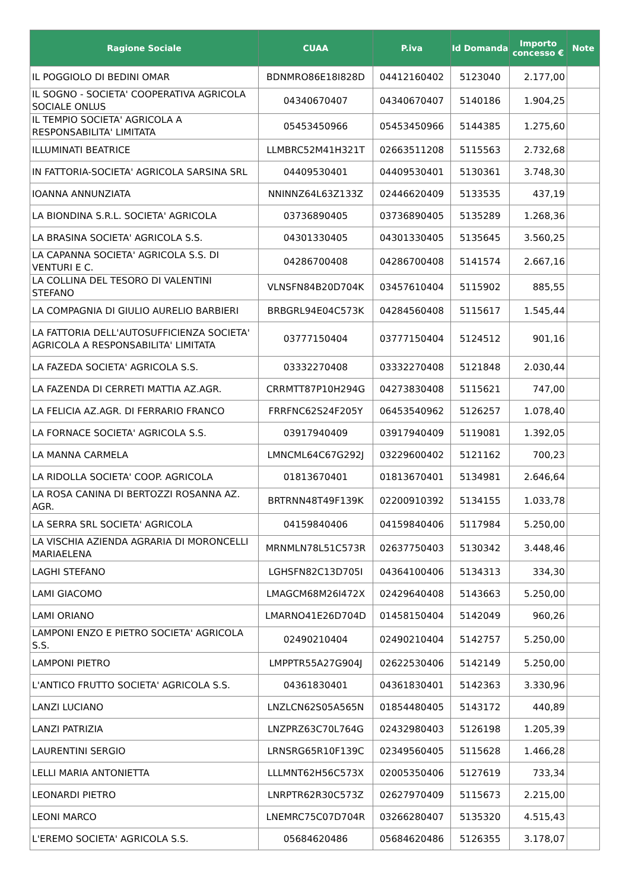| Ragione Sociale | CUAA | P.iva | Id Domanda | Importo concesso € | Note |
| --- | --- | --- | --- | --- | --- |
| IL POGGIOLO DI BEDINI OMAR | BDNMRO86E18I828D | 04412160402 | 5123040 | 2.177,00 | |
| IL SOGNO - SOCIETA' COOPERATIVA AGRICOLA SOCIALE ONLUS | 04340670407 | 04340670407 | 5140186 | 1.904,25 | |
| IL TEMPIO SOCIETA' AGRICOLA A RESPONSABILITA' LIMITATA | 05453450966 | 05453450966 | 5144385 | 1.275,60 | |
| ILLUMINATI BEATRICE | LLMBRC52M41H321T | 02663511208 | 5115563 | 2.732,68 | |
| IN FATTORIA-SOCIETA' AGRICOLA SARSINA SRL | 04409530401 | 04409530401 | 5130361 | 3.748,30 | |
| IOANNA ANNUNZIATA | NNINNZ64L63Z133Z | 02446620409 | 5133535 | 437,19 | |
| LA BIONDINA S.R.L. SOCIETA' AGRICOLA | 03736890405 | 03736890405 | 5135289 | 1.268,36 | |
| LA BRASINA SOCIETA' AGRICOLA S.S. | 04301330405 | 04301330405 | 5135645 | 3.560,25 | |
| LA CAPANNA SOCIETA' AGRICOLA S.S. DI VENTURI E C. | 04286700408 | 04286700408 | 5141574 | 2.667,16 | |
| LA COLLINA DEL TESORO DI VALENTINI STEFANO | VLNSFN84B20D704K | 03457610404 | 5115902 | 885,55 | |
| LA COMPAGNIA DI GIULIO AURELIO BARBIERI | BRBGRL94E04C573K | 04284560408 | 5115617 | 1.545,44 | |
| LA FATTORIA DELL'AUTOSUFFICIENZA SOCIETA' AGRICOLA A RESPONSABILITA' LIMITATA | 03777150404 | 03777150404 | 5124512 | 901,16 | |
| LA FAZEDA SOCIETA' AGRICOLA S.S. | 03332270408 | 03332270408 | 5121848 | 2.030,44 | |
| LA FAZENDA DI CERRETI MATTIA AZ.AGR. | CRRMTT87P10H294G | 04273830408 | 5115621 | 747,00 | |
| LA FELICIA AZ.AGR. DI FERRARIO FRANCO | FRRFNC62S24F205Y | 06453540962 | 5126257 | 1.078,40 | |
| LA FORNACE SOCIETA' AGRICOLA S.S. | 03917940409 | 03917940409 | 5119081 | 1.392,05 | |
| LA MANNA CARMELA | LMNCML64C67G292J | 03229600402 | 5121162 | 700,23 | |
| LA RIDOLLA SOCIETA' COOP. AGRICOLA | 01813670401 | 01813670401 | 5134981 | 2.646,64 | |
| LA ROSA CANINA DI BERTOZZI ROSANNA AZ. AGR. | BRTRNN48T49F139K | 02200910392 | 5134155 | 1.033,78 | |
| LA SERRA SRL SOCIETA' AGRICOLA | 04159840406 | 04159840406 | 5117984 | 5.250,00 | |
| LA VISCHIA AZIENDA AGRARIA DI MORONCELLI MARIAELENA | MRNMLN78L51C573R | 02637750403 | 5130342 | 3.448,46 | |
| LAGHI STEFANO | LGHSFN82C13D705I | 04364100406 | 5134313 | 334,30 | |
| LAMI GIACOMO | LMAGCM68M26I472X | 02429640408 | 5143663 | 5.250,00 | |
| LAMI ORIANO | LMARNO41E26D704D | 01458150404 | 5142049 | 960,26 | |
| LAMPONI ENZO E PIETRO SOCIETA' AGRICOLA S.S. | 02490210404 | 02490210404 | 5142757 | 5.250,00 | |
| LAMPONI PIETRO | LMPPTR55A27G904J | 02622530406 | 5142149 | 5.250,00 | |
| L'ANTICO FRUTTO SOCIETA' AGRICOLA S.S. | 04361830401 | 04361830401 | 5142363 | 3.330,96 | |
| LANZI LUCIANO | LNZLCN62S05A565N | 01854480405 | 5143172 | 440,89 | |
| LANZI PATRIZIA | LNZPRZ63C70L764G | 02432980403 | 5126198 | 1.205,39 | |
| LAURENTINI SERGIO | LRNSRG65R10F139C | 02349560405 | 5115628 | 1.466,28 | |
| LELLI MARIA ANTONIETTA | LLLMNT62H56C573X | 02005350406 | 5127619 | 733,34 | |
| LEONARDI PIETRO | LNRPTR62R30C573Z | 02627970409 | 5115673 | 2.215,00 | |
| LEONI MARCO | LNEMRC75C07D704R | 03266280407 | 5135320 | 4.515,43 | |
| L'EREMO SOCIETA' AGRICOLA S.S. | 05684620486 | 05684620486 | 5126355 | 3.178,07 | |